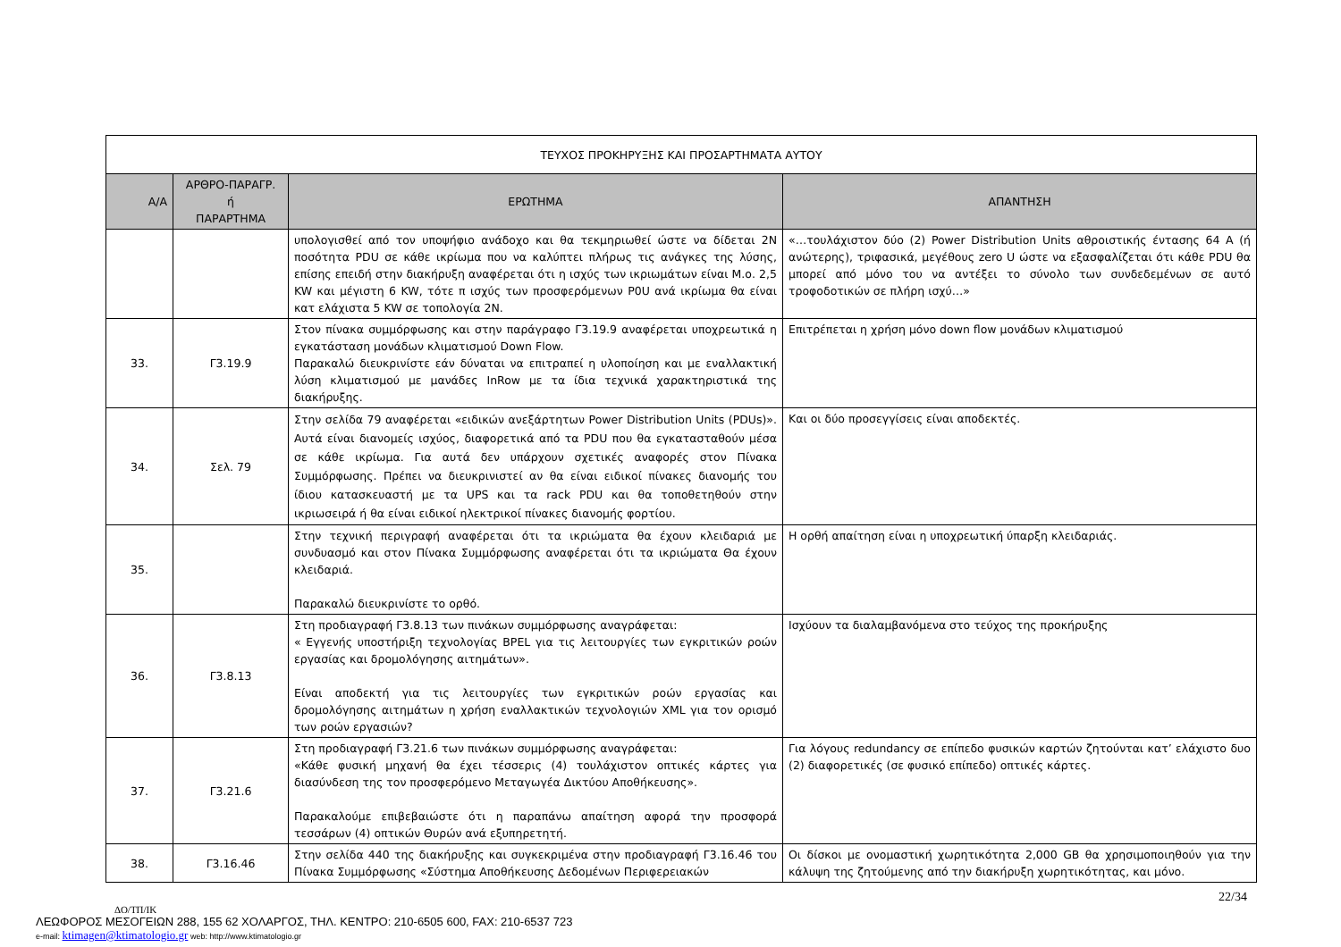| ΤΕΥΧΟΣ ΠΡΟΚΗΡΥΞΗΣ ΚΑΙ ΠΡΟΣΑΡΤΗΜΑΤΑ ΑΥΤΟΥ | | | |
| --- | --- | --- | --- |
| Α/Α | ΑΡΘΡΟ-ΠΑΡΑΓΡ. ή ΠΑΡΑΡΤΗΜΑ | ΕΡΩΤΗΜΑ | ΑΠΑΝΤΗΣΗ |
| | | υπολογισθεί από τον υποψήφιο ανάδοχο και θα τεκμηριωθεί ώστε να δίδεται 2Ν ποσότητα PDU σε κάθε ικρίωμα που να καλύπτει πλήρως τις ανάγκες της λύσης, επίσης επειδή στην διακήρυξη αναφέρεται ότι η ισχύς των ικριωμάτων είναι Μ.ο. 2,5 KW και μέγιστη 6 KW, τότε π ισχύς των προσφερόμενων P0U ανά ικρίωμα θα είναι κατ ελάχιστα 5 KW σε τοπολογία 2Ν. | «…τουλάχιστον δύο (2) Power Distribution Units αθροιστικής έντασης 64 A (ή ανώτερης), τριφασικά, μεγέθους zero U ώστε να εξασφαλίζεται ότι κάθε PDU θα μπορεί από μόνο του να αντέξει το σύνολο των συνδεδεμένων σε αυτό τροφοδοτικών σε πλήρη ισχύ…» |
| 33. | Γ3.19.9 | Στον πίνακα συμμόρφωσης και στην παράγραφο Γ3.19.9 αναφέρεται υποχρεωτικά η εγκατάσταση μονάδων κλιματισμού Down Flow. Παρακαλώ διευκρινίστε εάν δύναται να επιτραπεί η υλοποίηση και με εναλλακτική λύση κλιματισμού με μανάδες InRow με τα ίδια τεχνικά χαρακτηριστικά της διακήρυξης. | Επιτρέπεται η χρήση μόνο down flow μονάδων κλιματισμού |
| 34. | Σελ. 79 | Στην σελίδα 79 αναφέρεται «ειδικών ανεξάρτητων Power Distribution Units (PDUs)». Αυτά είναι διανομείς ισχύος, διαφορετικά από τα PDU που θα εγκατασταθούν μέσα σε κάθε ικρίωμα. Για αυτά δεν υπάρχουν σχετικές αναφορές στον Πίνακα Συμμόρφωσης. Πρέπει να διευκρινιστεί αν θα είναι ειδικοί πίνακες διανομής του ίδιου κατασκευαστή με τα UPS και τα rack PDU και θα τοποθετηθούν στην ικριωσειρά ή θα είναι ειδικοί ηλεκτρικοί πίνακες διανομής φορτίου. | Και οι δύο προσεγγίσεις είναι αποδεκτές. |
| 35. | | Στην τεχνική περιγραφή αναφέρεται ότι τα ικριώματα θα έχουν κλειδαριά με συνδυασμό και στον Πίνακα Συμμόρφωσης αναφέρεται ότι τα ικριώματα Θα έχουν κλειδαριά. Παρακαλώ διευκρινίστε το ορθό. | Η ορθή απαίτηση είναι η υποχρεωτική ύπαρξη κλειδαριάς. |
| 36. | Γ3.8.13 | Στη προδιαγραφή Γ3.8.13 των πινάκων συμμόρφωσης αναγράφεται: « Εγγενής υποστήριξη τεχνολογίας BPEL για τις λειτουργίες των εγκριτικών ροών εργασίας και δρομολόγησης αιτημάτων». Είναι αποδεκτή για τις λειτουργίες των εγκριτικών ροών εργασίας και δρομολόγησης αιτημάτων η χρήση εναλλακτικών τεχνολογιών XML για τον ορισμό των ροών εργασιών? | Ισχύουν τα διαλαμβανόμενα στο τεύχος της προκήρυξης |
| 37. | Γ3.21.6 | Στη προδιαγραφή Γ3.21.6 των πινάκων συμμόρφωσης αναγράφεται: «Κάθε φυσική μηχανή θα έχει τέσσερις (4) τουλάχιστον οπτικές κάρτες για διασύνδεση της τον προσφερόμενο Μεταγωγέα Δικτύου Αποθήκευσης». Παρακαλούμε επιβεβαιώστε ότι η παραπάνω απαίτηση αφορά την προσφορά τεσσάρων (4) οπτικών Θυρών ανά εξυπηρετητή. | Για λόγους redundancy σε επίπεδο φυσικών καρτών ζητούνται κατ’ ελάχιστο δυο (2) διαφορετικές (σε φυσικό επίπεδο) οπτικές κάρτες. |
| 38. | Γ3.16.46 | Στην σελίδα 440 της διακήρυξης και συγκεκριμένα στην προδιαγραφή Γ3.16.46 του Πίνακα Συμμόρφωσης «Σύστημα Αποθήκευσης Δεδομένων Περιφερειακών | Οι δίσκοι με ονομαστική χωρητικότητα 2,000 GB θα χρησιμοποιηθούν για την κάλυψη της ζητούμενης από την διακήρυξη χωρητικότητας, και μόνο. |
22/34
ΔΟ/ΤΠ/ΙΚ
ΛΕΩΦΟΡΟΣ ΜΕΣΟΓΕΙΩΝ 288, 155 62 ΧΟΛΑΡΓΟΣ, ΤΗΛ. ΚΕΝΤΡΟ: 210-6505 600, FAX: 210-6537 723
e-mail: ktimagen@ktimatologio.gr web: http://www.ktimatologio.gr